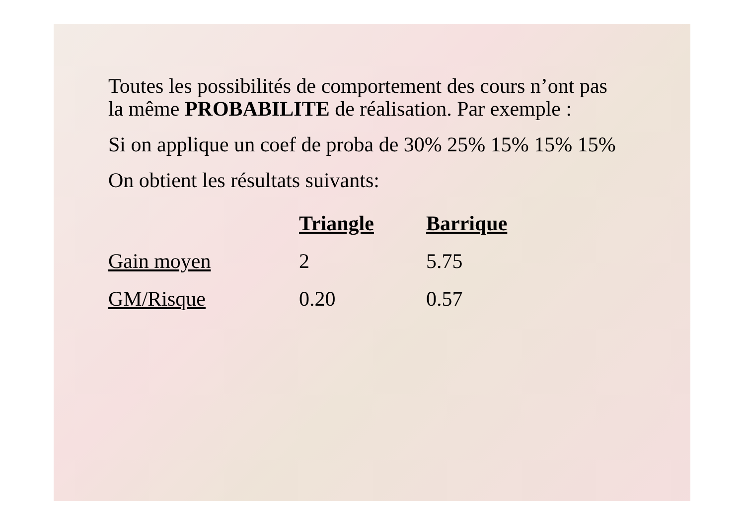Toutes les possibilités de comportement des cours n’ont pas
la même PROBABILITE de réalisation. Par exemple :
Si on applique un coef de proba de 30% 25% 15% 15% 15%
On obtient les résultats suivants:
| | Triangle | Barrique |
| Gain moyen | 2 | 5.75 |
| GM/Risque | 0.20 | 0.57 |